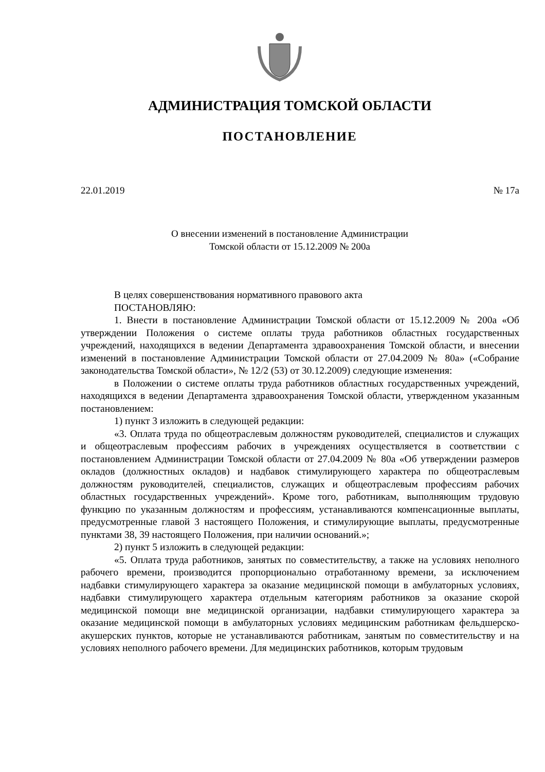АДМИНИСТРАЦИЯ ТОМСКОЙ ОБЛАСТИ
ПОСТАНОВЛЕНИЕ
22.01.2019 № 17а
О внесении изменений в постановление Администрации
Томской области от 15.12.2009 № 200а
В целях совершенствования нормативного правового акта
ПОСТАНОВЛЯЮ:
1. Внести в постановление Администрации Томской области от 15.12.2009 № 200а «Об утверждении Положения о системе оплаты труда работников областных государственных учреждений, находящихся в ведении Департамента здравоохранения Томской области, и внесении изменений в постановление Администрации Томской области от 27.04.2009 № 80а» («Собрание законодательства Томской области», № 12/2 (53) от 30.12.2009) следующие изменения:
в Положении о системе оплаты труда работников областных государственных учреждений, находящихся в ведении Департамента здравоохранения Томской области, утвержденном указанным постановлением:
1) пункт 3 изложить в следующей редакции:
«3. Оплата труда по общеотраслевым должностям руководителей, специалистов и служащих и общеотраслевым профессиям рабочих в учреждениях осуществляется в соответствии с постановлением Администрации Томской области от 27.04.2009 № 80а «Об утверждении размеров окладов (должностных окладов) и надбавок стимулирующего характера по общеотраслевым должностям руководителей, специалистов, служащих и общеотраслевым профессиям рабочих областных государственных учреждений». Кроме того, работникам, выполняющим трудовую функцию по указанным должностям и профессиям, устанавливаются компенсационные выплаты, предусмотренные главой 3 настоящего Положения, и стимулирующие выплаты, предусмотренные пунктами 38, 39 настоящего Положения, при наличии оснований.»;
2) пункт 5 изложить в следующей редакции:
«5. Оплата труда работников, занятых по совместительству, а также на условиях неполного рабочего времени, производится пропорционально отработанному времени, за исключением надбавки стимулирующего характера за оказание медицинской помощи в амбулаторных условиях, надбавки стимулирующего характера отдельным категориям работников за оказание скорой медицинской помощи вне медицинской организации, надбавки стимулирующего характера за оказание медицинской помощи в амбулаторных условиях медицинским работникам фельдшерско-акушерских пунктов, которые не устанавливаются работникам, занятым по совместительству и на условиях неполного рабочего времени. Для медицинских работников, которым трудовым